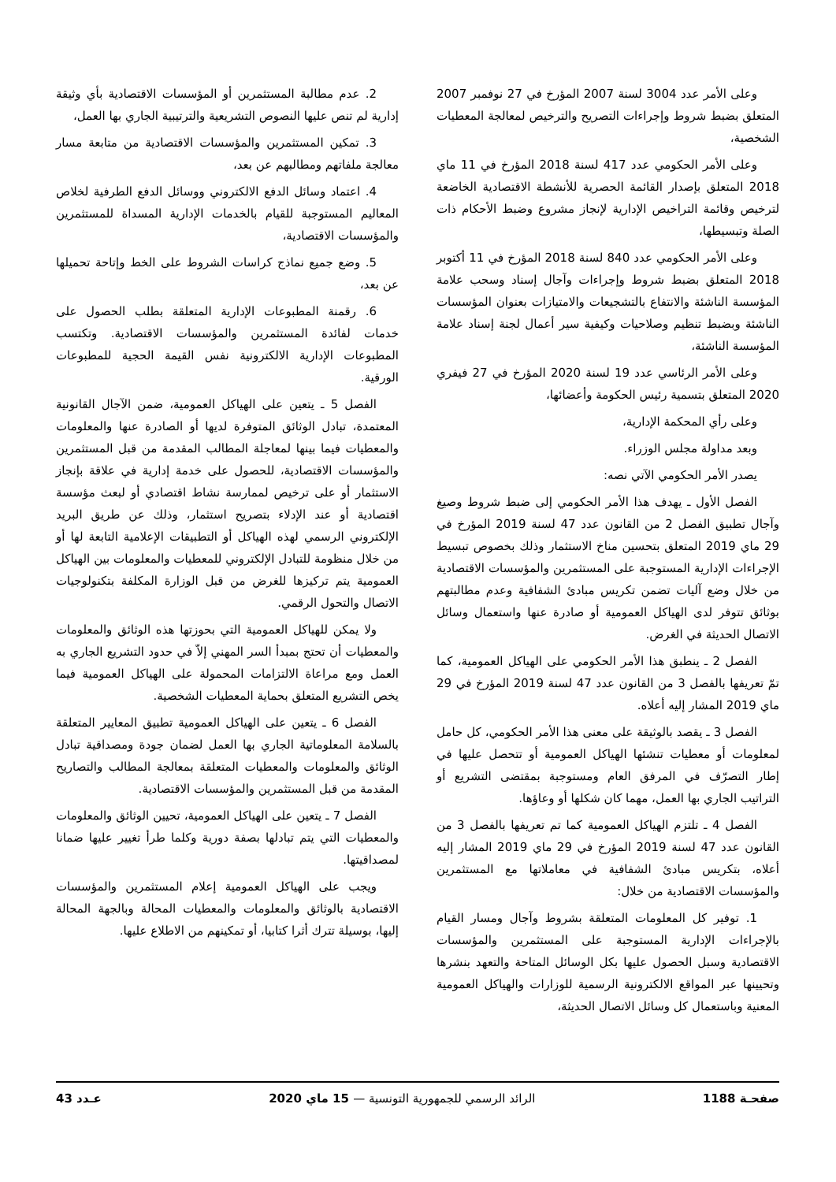وعلى الأمر عدد 3004 لسنة 2007 المؤرخ في 27 نوفمبر 2007 المتعلق بضبط شروط وإجراءات التصريح والترخيص لمعالجة المعطيات الشخصية،
وعلى الأمر الحكومي عدد 417 لسنة 2018 المؤرخ في 11 ماي 2018 المتعلق بإصدار القائمة الحصرية للأنشطة الاقتصادية الخاضعة لترخيص وقائمة التراخيص الإدارية لإنجاز مشروع وضبط الأحكام ذات الصلة وتبسيطها،
وعلى الأمر الحكومي عدد 840 لسنة 2018 المؤرخ في 11 أكتوبر 2018 المتعلق بضبط شروط وإجراءات وآجال إسناد وسحب علامة المؤسسة الناشئة والانتفاع بالتشجيعات والامتيازات بعنوان المؤسسات الناشئة وبضبط تنظيم وصلاحيات وكيفية سير أعمال لجنة إسناد علامة المؤسسة الناشئة،
وعلى الأمر الرئاسي عدد 19 لسنة 2020 المؤرخ في 27 فيفري 2020 المتعلق بتسمية رئيس الحكومة وأعضائها،
وعلى رأي المحكمة الإدارية،
وبعد مداولة مجلس الوزراء.
يصدر الأمر الحكومي الآتي نصه:
الفصل الأول ـ يهدف هذا الأمر الحكومي إلى ضبط شروط وصيغ وآجال تطبيق الفصل 2 من القانون عدد 47 لسنة 2019 المؤرخ في 29 ماي 2019 المتعلق بتحسين مناخ الاستثمار وذلك بخصوص تبسيط الإجراءات الإدارية المستوجبة على المستثمرين والمؤسسات الاقتصادية من خلال وضع آليات تضمن تكريس مبادئ الشفافية وعدم مطالبتهم بوثائق تتوفر لدى الهياكل العمومية أو صادرة عنها واستعمال وسائل الاتصال الحديثة في الغرض.
الفصل 2 ـ ينطبق هذا الأمر الحكومي على الهياكل العمومية، كما تمّ تعريفها بالفصل 3 من القانون عدد 47 لسنة 2019 المؤرخ في 29 ماي 2019 المشار إليه أعلاه.
الفصل 3 ـ يقصد بالوثيقة على معنى هذا الأمر الحكومي، كل حامل لمعلومات أو معطيات تنشئها الهياكل العمومية أو تتحصل عليها في إطار التصرّف في المرفق العام ومستوجبة بمقتضى التشريع أو التراتيب الجاري بها العمل، مهما كان شكلها أو وعاؤها.
الفصل 4 ـ تلتزم الهياكل العمومية كما تم تعريفها بالفصل 3 من القانون عدد 47 لسنة 2019 المؤرخ في 29 ماي 2019 المشار إليه أعلاه، بتكريس مبادئ الشفافية في معاملاتها مع المستثمرين والمؤسسات الاقتصادية من خلال:
1. توفير كل المعلومات المتعلقة بشروط وآجال ومسار القيام بالإجراءات الإدارية المستوجبة على المستثمرين والمؤسسات الاقتصادية وسبل الحصول عليها بكل الوسائل المتاحة والتعهد بنشرها وتحيينها عبر المواقع الالكترونية الرسمية للوزارات والهياكل العمومية المعنية وباستعمال كل وسائل الاتصال الحديثة،
2. عدم مطالبة المستثمرين أو المؤسسات الاقتصادية بأي وثيقة إدارية لم تنص عليها النصوص التشريعية والترتيبية الجاري بها العمل،
3. تمكين المستثمرين والمؤسسات الاقتصادية من متابعة مسار معالجة ملفاتهم ومطالبهم عن بعد،
4. اعتماد وسائل الدفع الالكتروني ووسائل الدفع الطرفية لخلاص المعاليم المستوجبة للقيام بالخدمات الإدارية المسداة للمستثمرين والمؤسسات الاقتصادية،
5. وضع جميع نماذج كراسات الشروط على الخط وإتاحة تحميلها عن بعد،
6. رقمنة المطبوعات الإدارية المتعلقة بطلب الحصول على خدمات لفائدة المستثمرين والمؤسسات الاقتصادية. وتكتسب المطبوعات الإدارية الالكترونية نفس القيمة الحجية للمطبوعات الورقية.
الفصل 5 ـ يتعين على الهياكل العمومية، ضمن الآجال القانونية المعتمدة، تبادل الوثائق المتوفرة لديها أو الصادرة عنها والمعلومات والمعطيات فيما بينها لمعاجلة المطالب المقدمة من قبل المستثمرين والمؤسسات الاقتصادية، للحصول على خدمة إدارية في علاقة بإنجاز الاستثمار أو على ترخيص لممارسة نشاط اقتصادي أو لبعث مؤسسة اقتصادية أو عند الإدلاء بتصريح استثمار، وذلك عن طريق البريد الإلكتروني الرسمي لهذه الهياكل أو التطبيقات الإعلامية التابعة لها أو من خلال منظومة للتبادل الإلكتروني للمعطيات والمعلومات بين الهياكل العمومية يتم تركيزها للغرض من قبل الوزارة المكلفة بتكنولوجيات الاتصال والتحول الرقمي.
ولا يمكن للهياكل العمومية التي بحوزتها هذه الوثائق والمعلومات والمعطيات أن تحتج بمبدأ السر المهني إلاّ في حدود التشريع الجاري به العمل ومع مراعاة الالتزامات المحمولة على الهياكل العمومية فيما يخص التشريع المتعلق بحماية المعطيات الشخصية.
الفصل 6 ـ يتعين على الهياكل العمومية تطبيق المعايير المتعلقة بالسلامة المعلوماتية الجاري بها العمل لضمان جودة ومصداقية تبادل الوثائق والمعلومات والمعطيات المتعلقة بمعالجة المطالب والتصاريح المقدمة من قبل المستثمرين والمؤسسات الاقتصادية.
الفصل 7 ـ يتعين على الهياكل العمومية، تحيين الوثائق والمعلومات والمعطيات التي يتم تبادلها بصفة دورية وكلما طرأ تغيير عليها ضمانا لمصداقيتها.
ويجب على الهياكل العمومية إعلام المستثمرين والمؤسسات الاقتصادية بالوثائق والمعلومات والمعطيات المحالة وبالجهة المحالة إليها، بوسيلة تترك أثرا كتابيا، أو تمكينهم من الاطلاع عليها.
صفحـة 1188 الرائد الرسمي للجمهورية التونسية — 15 ماي 2020 عـدد 43